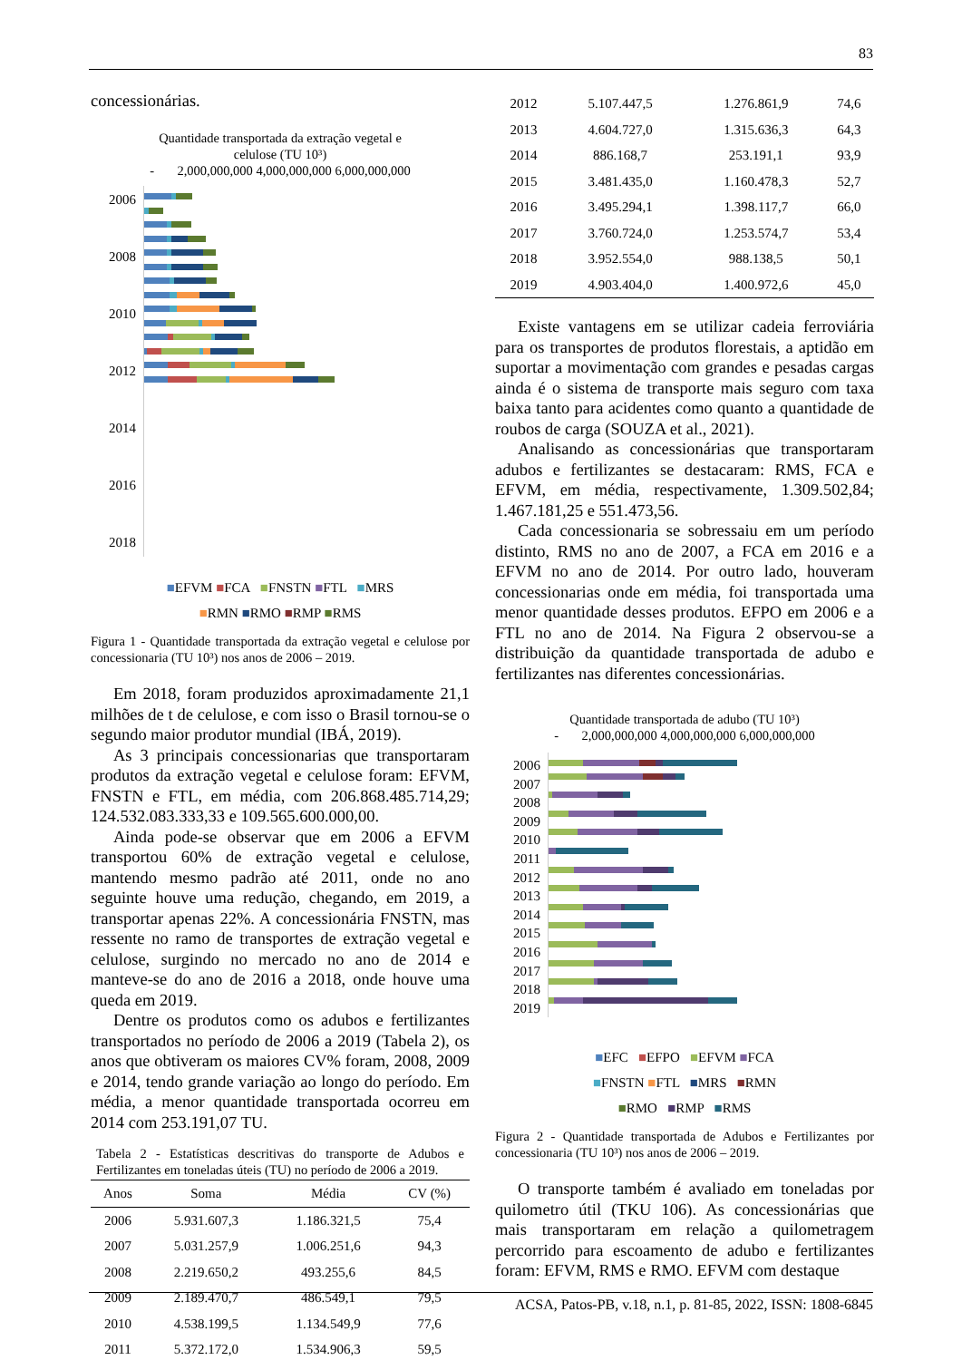83
concessionárias.
Quantidade transportada da extração vegetal e
celulose (TU 10³)
- 2,000,000,000 4,000,000,000 6,000,000,000
2006
2008
2010
2012
2014
2016
2018
■EFVM ■FCA ■FNSTN ■FTL ■MRS
■RMN ■RMO ■RMP ■RMS
Figura 1 - Quantidade transportada da extração vegetal e celulose por concessionaria (TU 10³) nos anos de 2006 – 2019.
Em 2018, foram produzidos aproximadamente 21,1 milhões de t de celulose, e com isso o Brasil tornou-se o segundo maior produtor mundial (IBÁ, 2019).
As 3 principais concessionarias que transportaram produtos da extração vegetal e celulose foram: EFVM, FNSTN e FTL, em média, com 206.868.485.714,29; 124.532.083.333,33 e 109.565.600.000,00.
Ainda pode-se observar que em 2006 a EFVM transportou 60% de extração vegetal e celulose, mantendo mesmo padrão até 2011, onde no ano seguinte houve uma redução, chegando, em 2019, a transportar apenas 22%. A concessionária FNSTN, mas ressente no ramo de transportes de extração vegetal e celulose, surgindo no mercado no ano de 2014 e manteve-se do ano de 2016 a 2018, onde houve uma queda em 2019.
Dentre os produtos como os adubos e fertilizantes transportados no período de 2006 a 2019 (Tabela 2), os anos que obtiveram os maiores CV% foram, 2008, 2009 e 2014, tendo grande variação ao longo do período. Em média, a menor quantidade transportada ocorreu em 2014 com 253.191,07 TU.
Tabela 2 - Estatísticas descritivas do transporte de Adubos e Fertilizantes em toneladas úteis (TU) no período de 2006 a 2019.
| Anos | Soma | Média | CV (%) |
| --- | --- | --- | --- |
| 2006 | 5.931.607,3 | 1.186.321,5 | 75,4 |
| 2007 | 5.031.257,9 | 1.006.251,6 | 94,3 |
| 2008 | 2.219.650,2 | 493.255,6 | 84,5 |
| 2009 | 2.189.470,7 | 486.549,1 | 79,5 |
| 2010 | 4.538.199,5 | 1.134.549,9 | 77,6 |
| 2011 | 5.372.172,0 | 1.534.906,3 | 59,5 |
| 2012 | 5.107.447,5 | 1.276.861,9 | 74,6 |
| 2013 | 4.604.727,0 | 1.315.636,3 | 64,3 |
| 2014 | 886.168,7 | 253.191,1 | 93,9 |
| 2015 | 3.481.435,0 | 1.160.478,3 | 52,7 |
| 2016 | 3.495.294,1 | 1.398.117,7 | 66,0 |
| 2017 | 3.760.724,0 | 1.253.574,7 | 53,4 |
| 2018 | 3.952.554,0 | 988.138,5 | 50,1 |
| 2019 | 4.903.404,0 | 1.400.972,6 | 45,0 |
Existe vantagens em se utilizar cadeia ferroviária para os transportes de produtos florestais, a aptidão em suportar a movimentação com grandes e pesadas cargas ainda é o sistema de transporte mais seguro com taxa baixa tanto para acidentes como quanto a quantidade de roubos de carga (SOUZA et al., 2021).
Analisando as concessionárias que transportaram adubos e fertilizantes se destacaram: RMS, FCA e EFVM, em média, respectivamente, 1.309.502,84; 1.467.181,25 e 551.473,56.
Cada concessionaria se sobressaiu em um período distinto, RMS no ano de 2007, a FCA em 2016 e a EFVM no ano de 2014. Por outro lado, houveram concessionarias onde em média, foi transportada uma menor quantidade desses produtos. EFPO em 2006 e a FTL no ano de 2014. Na Figura 2 observou-se a distribuição da quantidade transportada de adubo e fertilizantes nas diferentes concessionárias.
Quantidade transportada de adubo (TU 10³)
- 2,000,000,000 4,000,000,000 6,000,000,000
2006
2007
2008
2009
2010
2011
2012
2013
2014
2015
2016
2017
2018
2019
■EFC ■EFPO ■EFVM ■FCA
■FNSTN ■FTL ■MRS ■RMN
■RMO ■RMP ■RMS
Figura 2 - Quantidade transportada de Adubos e Fertilizantes por concessionaria (TU 10³) nos anos de 2006 – 2019.
O transporte também é avaliado em toneladas por quilometro útil (TKU 106). As concessionárias que mais transportaram em relação a quilometragem percorrido para escoamento de adubo e fertilizantes foram: EFVM, RMS e RMO. EFVM com destaque
ACSA, Patos-PB, v.18, n.1, p. 81-85, 2022, ISSN: 1808-6845